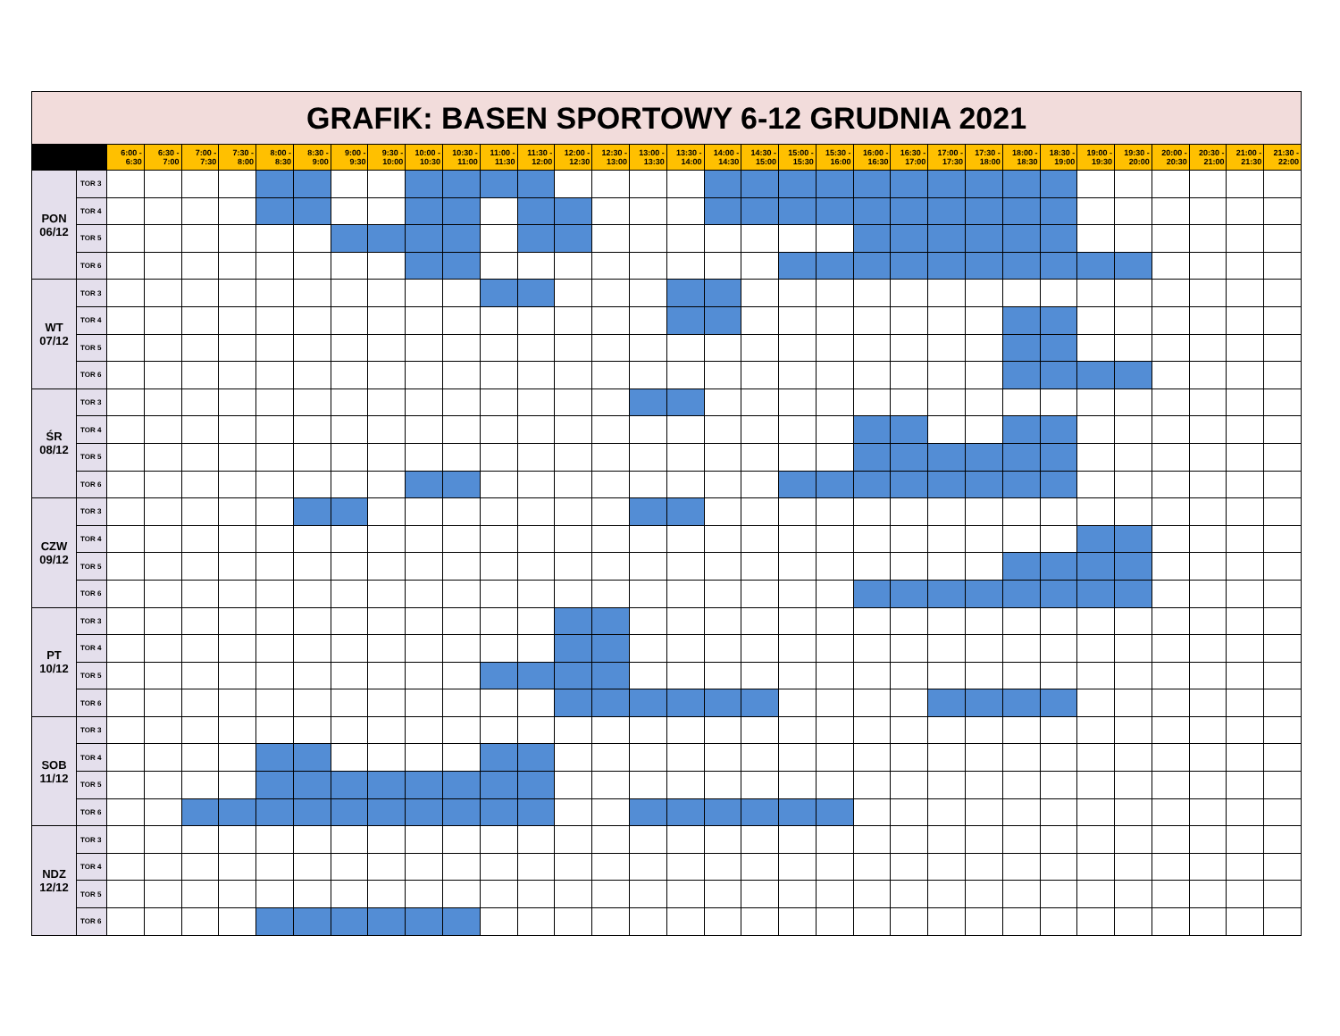| GRAFIK: BASEN SPORTOWY 6-12 GRUDNIA 2021 | | | | | | | | | | | | | | | | | | | | | | | | | | | | | | | | | |
| --- | --- | --- | --- | --- | --- | --- | --- | --- | --- | --- | --- | --- | --- | --- | --- | --- | --- | --- | --- | --- | --- | --- | --- | --- | --- | --- | --- | --- | --- | --- | --- | --- | --- |
| | | 6:00 - 6:30 | 6:30 - 7:00 | 7:00 - 7:30 | 7:30 - 8:00 | 8:00 - 8:30 | 8:30 - 9:00 | 9:00 - 9:30 | 9:30 - 10:00 | 10:00 - 10:30 | 10:30 - 11:00 | 11:00 - 11:30 | 11:30 - 12:00 | 12:00 - 12:30 | 12:30 - 13:00 | 13:00 - 13:30 | 13:30 - 14:00 | 14:00 - 14:30 | 14:30 - 15:00 | 15:00 - 15:30 | 15:30 - 16:00 | 16:00 - 16:30 | 16:30 - 17:00 | 17:00 - 17:30 | 17:30 - 18:00 | 18:00 - 18:30 | 18:30 - 19:00 | 19:00 - 19:30 | 19:30 - 20:00 | 20:00 - 20:30 | 20:30 - 21:00 | 21:00 - 21:30 | 21:30 - 22:00 |
| PON 06/12 | TOR 3 | | | | | | | | | | | | | | | | | | | | | | | | | | | | | | | | |
| | TOR 4 | | | | | | | | | | | | | | | | | | | | | | | | | | | | | | | | |
| | TOR 5 | | | | | | | | | | | | | | | | | | | | | | | | | | | | | | | | |
| | TOR 6 | | | | | | | | | | | | | | | | | | | | | | | | | | | | | | | | |
| WT 07/12 | TOR 3 | | | | | | | | | | | | | | | | | | | | | | | | | | | | | | | | |
| | TOR 4 | | | | | | | | | | | | | | | | | | | | | | | | | | | | | | | | |
| | TOR 5 | | | | | | | | | | | | | | | | | | | | | | | | | | | | | | | | |
| | TOR 6 | | | | | | | | | | | | | | | | | | | | | | | | | | | | | | | | |
| ŚR 08/12 | TOR 3 | | | | | | | | | | | | | | | | | | | | | | | | | | | | | | | | |
| | TOR 4 | | | | | | | | | | | | | | | | | | | | | | | | | | | | | | | | |
| | TOR 5 | | | | | | | | | | | | | | | | | | | | | | | | | | | | | | | | |
| | TOR 6 | | | | | | | | | | | | | | | | | | | | | | | | | | | | | | | | |
| CZW 09/12 | TOR 3 | | | | | | | | | | | | | | | | | | | | | | | | | | | | | | | | |
| | TOR 4 | | | | | | | | | | | | | | | | | | | | | | | | | | | | | | | | |
| | TOR 5 | | | | | | | | | | | | | | | | | | | | | | | | | | | | | | | | |
| | TOR 6 | | | | | | | | | | | | | | | | | | | | | | | | | | | | | | | | |
| PT 10/12 | TOR 3 | | | | | | | | | | | | | | | | | | | | | | | | | | | | | | | | |
| | TOR 4 | | | | | | | | | | | | | | | | | | | | | | | | | | | | | | | | |
| | TOR 5 | | | | | | | | | | | | | | | | | | | | | | | | | | | | | | | | |
| | TOR 6 | | | | | | | | | | | | | | | | | | | | | | | | | | | | | | | | |
| SOB 11/12 | TOR 3 | | | | | | | | | | | | | | | | | | | | | | | | | | | | | | | | |
| | TOR 4 | | | | | | | | | | | | | | | | | | | | | | | | | | | | | | | | |
| | TOR 5 | | | | | | | | | | | | | | | | | | | | | | | | | | | | | | | | |
| | TOR 6 | | | | | | | | | | | | | | | | | | | | | | | | | | | | | | | | |
| NDZ 12/12 | TOR 3 | | | | | | | | | | | | | | | | | | | | | | | | | | | | | | | | |
| | TOR 4 | | | | | | | | | | | | | | | | | | | | | | | | | | | | | | | | |
| | TOR 5 | | | | | | | | | | | | | | | | | | | | | | | | | | | | | | | | |
| | TOR 6 | | | | | | | | | | | | | | | | | | | | | | | | | | | | | | | | |